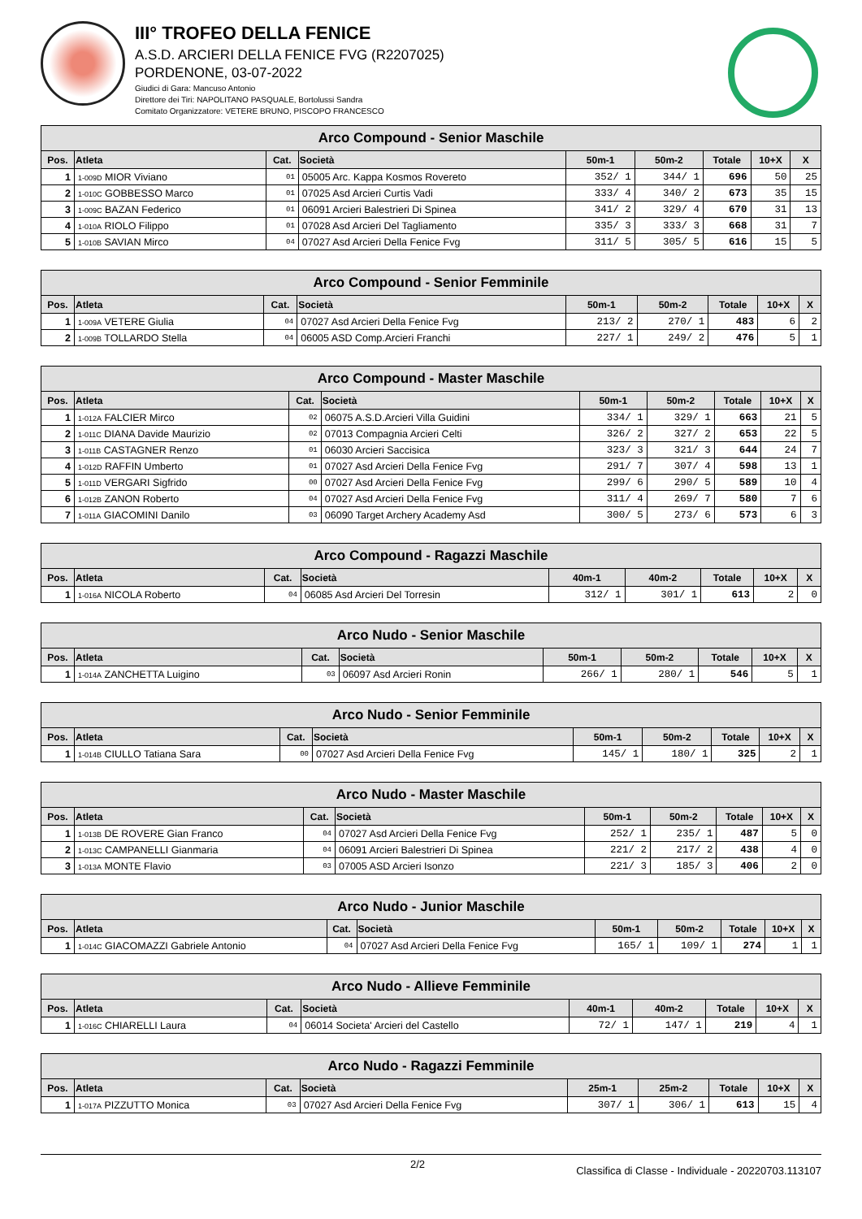III° TROFEO DELLA FENICE
A.S.D. ARCIERI DELLA FENICE FVG (R2207025)
PORDENONE, 03-07-2022
Giudici di Gara: Mancuso Antonio
Direttore dei Tiri: NAPOLITANO PASQUALE, Bortolussi Sandra
Comitato Organizzatore: VETERE BRUNO, PISCOPO FRANCESCO
| Arco Compound - Senior Maschile | | | | | | | | |
| Pos. | Atleta | Cat. | Società | 50m-1 | 50m-2 | Totale | 10+X | X |
| 1 | 1-009D MIOR Viviano | 01 | 05005 Arc. Kappa Kosmos Rovereto | 352/ 1 | 344/ 1 | 696 | 50 | 25 |
| 2 | 1-010C GOBBESSO Marco | 01 | 07025 Asd Arcieri Curtis Vadi | 333/ 4 | 340/ 2 | 673 | 35 | 15 |
| 3 | 1-009C BAZAN Federico | 01 | 06091 Arcieri Balestrieri Di Spinea | 341/ 2 | 329/ 4 | 670 | 31 | 13 |
| 4 | 1-010A RIOLO Filippo | 01 | 07028 Asd Arcieri Del Tagliamento | 335/ 3 | 333/ 3 | 668 | 31 | 7 |
| 5 | 1-010B SAVIAN Mirco | 04 | 07027 Asd Arcieri Della Fenice Fvg | 311/ 5 | 305/ 5 | 616 | 15 | 5 |
| Arco Compound - Senior Femminile | | | | | | | | |
| Pos. | Atleta | Cat. | Società | 50m-1 | 50m-2 | Totale | 10+X | X |
| 1 | 1-009A VETERE Giulia | 04 | 07027 Asd Arcieri Della Fenice Fvg | 213/ 2 | 270/ 1 | 483 | 6 | 2 |
| 2 | 1-009B TOLLARDO Stella | 04 | 06005 ASD Comp.Arcieri Franchi | 227/ 1 | 249/ 2 | 476 | 5 | 1 |
| Arco Compound - Master Maschile | | | | | | | | |
| Pos. | Atleta | Cat. | Società | 50m-1 | 50m-2 | Totale | 10+X | X |
| 1 | 1-012A FALCIER Mirco | 02 | 06075 A.S.D.Arcieri Villa Guidini | 334/ 1 | 329/ 1 | 663 | 21 | 5 |
| 2 | 1-011C DIANA Davide Maurizio | 02 | 07013 Compagnia Arcieri Celti | 326/ 2 | 327/ 2 | 653 | 22 | 5 |
| 3 | 1-011B CASTAGNER Renzo | 01 | 06030 Arcieri Saccisica | 323/ 3 | 321/ 3 | 644 | 24 | 7 |
| 4 | 1-012D RAFFIN Umberto | 01 | 07027 Asd Arcieri Della Fenice Fvg | 291/ 7 | 307/ 4 | 598 | 13 | 1 |
| 5 | 1-011D VERGARI Sigfrido | 00 | 07027 Asd Arcieri Della Fenice Fvg | 299/ 6 | 290/ 5 | 589 | 10 | 4 |
| 6 | 1-012B ZANON Roberto | 04 | 07027 Asd Arcieri Della Fenice Fvg | 311/ 4 | 269/ 7 | 580 | 7 | 6 |
| 7 | 1-011A GIACOMINI Danilo | 03 | 06090 Target Archery Academy Asd | 300/ 5 | 273/ 6 | 573 | 6 | 3 |
| Arco Compound - Ragazzi Maschile | | | | | | | | |
| Pos. | Atleta | Cat. | Società | 40m-1 | 40m-2 | Totale | 10+X | X |
| 1 | 1-016A NICOLA Roberto | 04 | 06085 Asd Arcieri Del Torresin | 312/ 1 | 301/ 1 | 613 | 2 | 0 |
| Arco Nudo - Senior Maschile | | | | | | | | |
| Pos. | Atleta | Cat. | Società | 50m-1 | 50m-2 | Totale | 10+X | X |
| 1 | 1-014A ZANCHETTA Luigino | 03 | 06097 Asd Arcieri Ronin | 266/ 1 | 280/ 1 | 546 | 5 | 1 |
| Arco Nudo - Senior Femminile | | | | | | | | |
| Pos. | Atleta | Cat. | Società | 50m-1 | 50m-2 | Totale | 10+X | X |
| 1 | 1-014B CIULLO Tatiana Sara | 00 | 07027 Asd Arcieri Della Fenice Fvg | 145/ 1 | 180/ 1 | 325 | 2 | 1 |
| Arco Nudo - Master Maschile | | | | | | | | |
| Pos. | Atleta | Cat. | Società | 50m-1 | 50m-2 | Totale | 10+X | X |
| 1 | 1-013B DE ROVERE Gian Franco | 04 | 07027 Asd Arcieri Della Fenice Fvg | 252/ 1 | 235/ 1 | 487 | 5 | 0 |
| 2 | 1-013C CAMPANELLI Gianmaria | 04 | 06091 Arcieri Balestrieri Di Spinea | 221/ 2 | 217/ 2 | 438 | 4 | 0 |
| 3 | 1-013A MONTE Flavio | 03 | 07005 ASD Arcieri Isonzo | 221/ 3 | 185/ 3 | 406 | 2 | 0 |
| Arco Nudo - Junior Maschile | | | | | | | | |
| Pos. | Atleta | Cat. | Società | 50m-1 | 50m-2 | Totale | 10+X | X |
| 1 | 1-014C GIACOMAZZI Gabriele Antonio | 04 | 07027 Asd Arcieri Della Fenice Fvg | 165/ 1 | 109/ 1 | 274 | 1 | 1 |
| Arco Nudo - Allieve Femminile | | | | | | | | |
| Pos. | Atleta | Cat. | Società | 40m-1 | 40m-2 | Totale | 10+X | X |
| 1 | 1-016C CHIARELLI Laura | 04 | 06014 Societa' Arcieri del Castello | 72/ 1 | 147/ 1 | 219 | 4 | 1 |
| Arco Nudo - Ragazzi Femminile | | | | | | | | |
| Pos. | Atleta | Cat. | Società | 25m-1 | 25m-2 | Totale | 10+X | X |
| 1 | 1-017A PIZZUTTO Monica | 03 | 07027 Asd Arcieri Della Fenice Fvg | 307/ 1 | 306/ 1 | 613 | 15 | 4 |
2/2 Classifica di Classe - Individuale - 20220703.113107